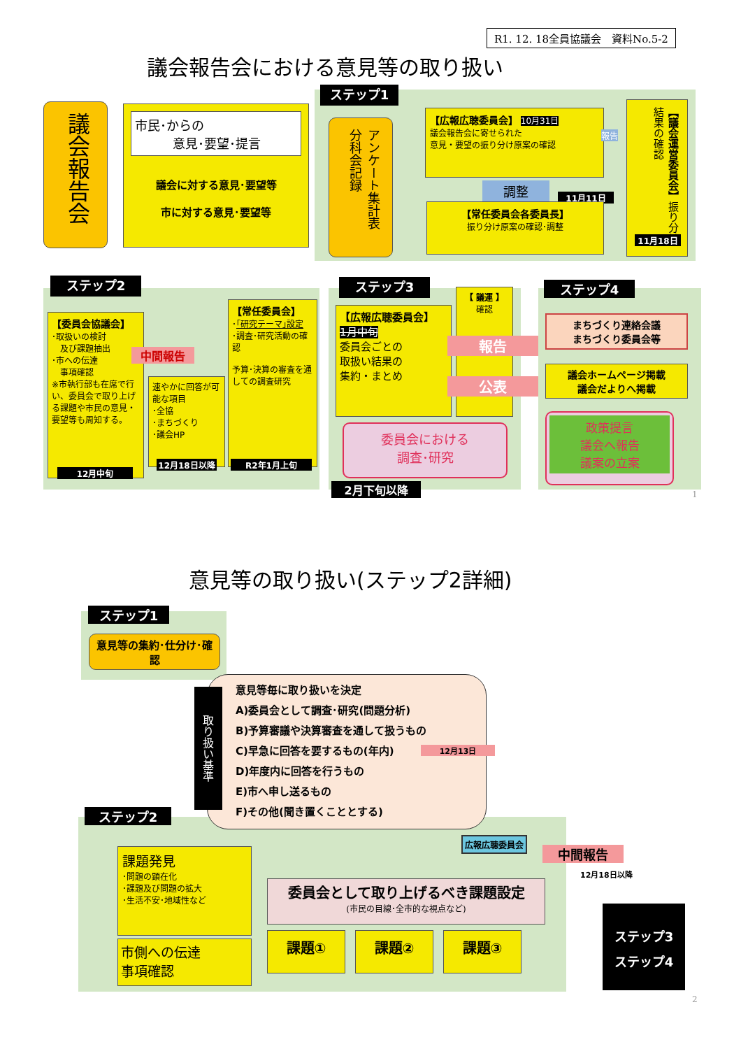R1. 12. 18全員協議会　資料No.5-2
議会報告会における意見等の取り扱い
ステップ1
議会報告会
市民･からの
　　　意見･要望･提言
議会に対する意見･要望等
市に対する意見･要望等
アンケート集計表　分科会記録
【広報広聴委員会】 10月31日
議会報告会に寄せられた
意見・要望の振り分け原案の確認
報告
調整
11月11日
【常任委員会各委員長】
振り分け原案の確認･調整
【議会運営委員会】振り分け結果の確認
11月18日
ステップ2
【委員会協議会】
･取扱いの検討
　及び課題抽出
･市への伝達
　事項確認
※市執行部も在席で行い、委員会で取り上げる課題や市民の意見・要望等も周知する。
中間報告
速やかに回答が可能な項目
･全協
･まちづくり
･議会HP
12月中旬
12月18日以降
【常任委員会】
･｢研究テーマ｣設定
･調査･研究活動の確認
予算･決算の審査を通しての調査研究
R2年1月上旬
ステップ3
【広報広聴委員会】
1月中旬
委員会ごとの
取扱い結果の
集約・まとめ
【 議運 】
確認
報告
公表
委員会における
調査･研究
2月下旬以降
ステップ4
まちづくり連絡会議
まちづくり委員会等
議会ホームページ掲載
議会だよりへ掲載
政策提言
議会へ報告
議案の立案
1
意見等の取り扱い(ステップ2詳細)
ステップ1
意見等の集約･仕分け･確認
意見等毎に取り扱いを決定
A)委員会として調査･研究(問題分析)
B)予算審議や決算審査を通して扱うもの
C)早急に回答を要するもの(年内)
D)年度内に回答を行うもの
E)市へ申し送るもの
F)その他(聞き置くこととする)
取り扱い基準
12月13日
ステップ2
広報広聴委員会
中間報告
12月18日以降
課題発見
･問題の顕在化
･課題及び問題の拡大
･生活不安･地域性など
市側への伝達
事項確認
委員会として取り上げるべき課題設定
(市民の目線･全市的な視点など)
課題① 課題② 課題③
ステップ3
ステップ4
2